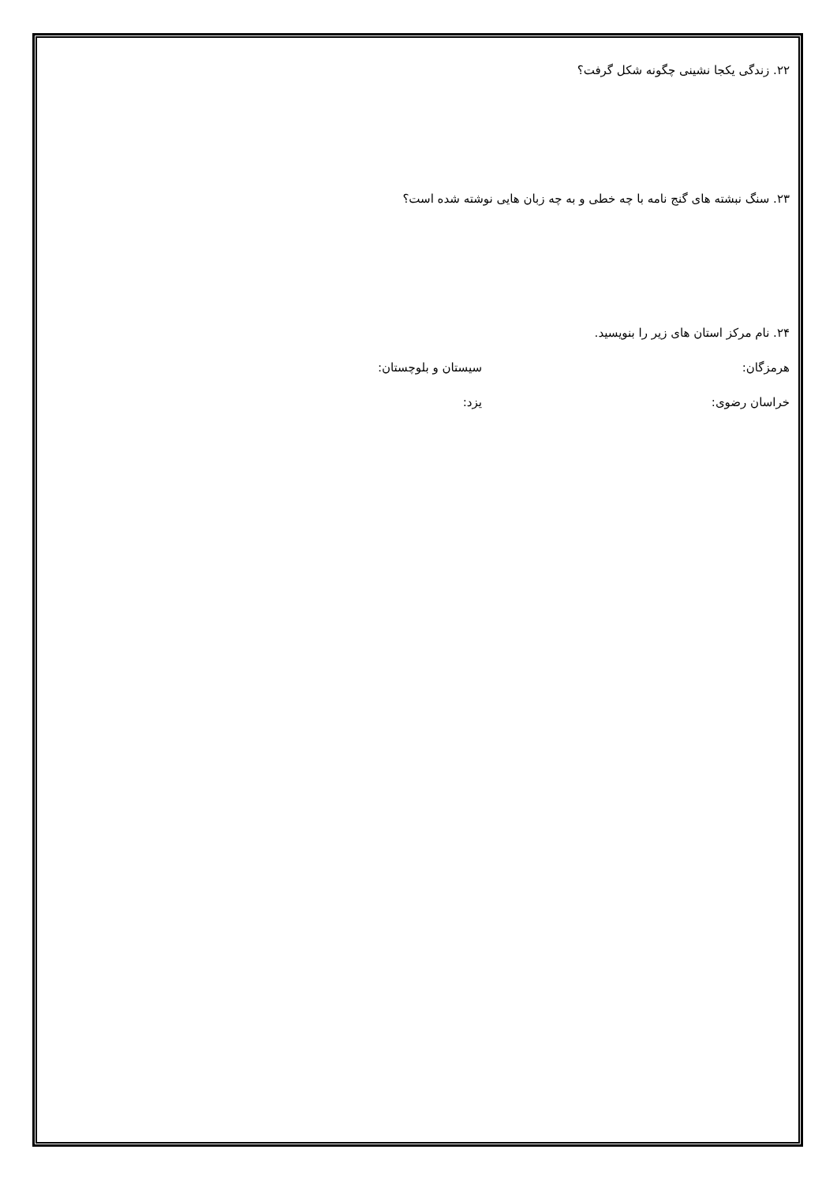۲۲. زندگی یکجا نشینی چگونه شکل گرفت؟
۲۳. سنگ نبشته های گنج نامه با چه خطی و به چه زبان هایی نوشته شده است؟
۲۴. نام مرکز استان های زیر را بنویسید.
هرمزگان: سیستان و بلوچستان:
خراسان رضوی: یزد: